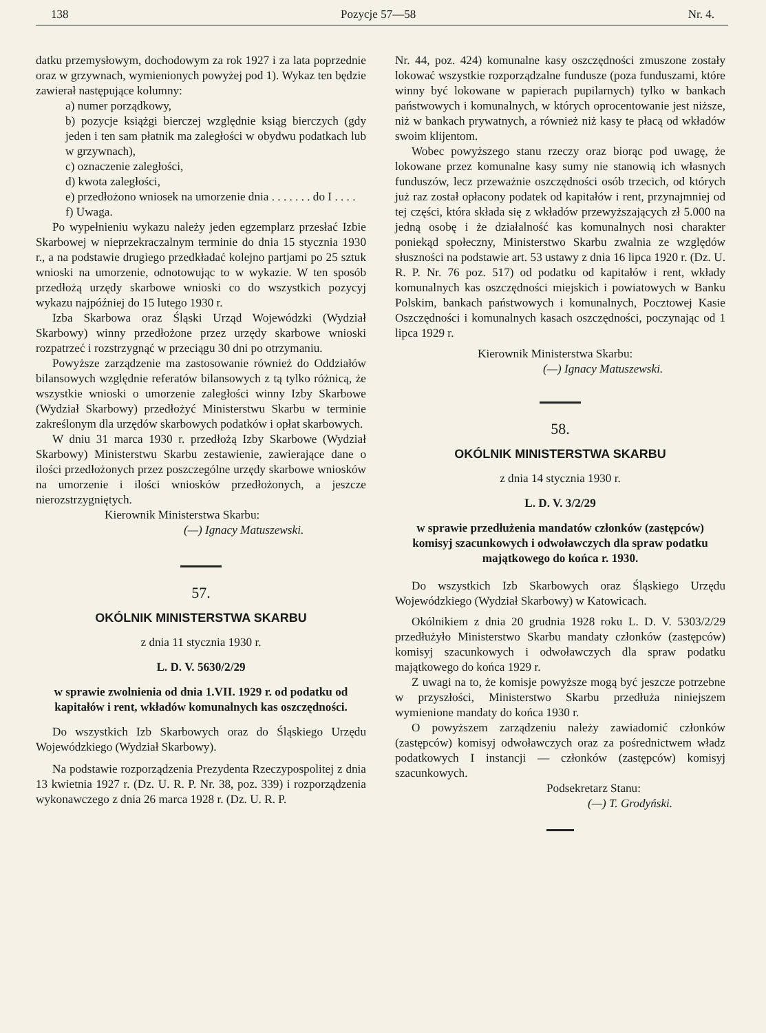138 Pozycje 57—58 Nr. 4.
datku przemysłowym, dochodowym za rok 1927 i za lata poprzednie oraz w grzywnach, wymienionych powyżej pod 1). Wykaz ten będzie zawierał następujące kolumny:
a) numer porządkowy,
b) pozycje książgi bierczej względnie ksiąg bierczych (gdy jeden i ten sam płatnik ma zaległości w obydwu podatkach lub w grzywnach),
c) oznaczenie zaległości,
d) kwota zaległości,
e) przedłożono wniosek na umorzenie dnia . . . . . . . do I . . . .
f) Uwaga.
Po wypełnieniu wykazu należy jeden egzemplarz przesłać Izbie Skarbowej w nieprzekraczalnym terminie do dnia 15 stycznia 1930 r., a na podstawie drugiego przedkładać kolejno partjami po 25 sztuk wnioski na umorzenie, odnotowując to w wykazie. W ten sposób przedłożą urzędy skarbowe wnioski co do wszystkich pozycyj wykazu najpóźniej do 15 lutego 1930 r.
Izba Skarbowa oraz Śląski Urząd Wojewódzki (Wydział Skarbowy) winny przedłożone przez urzędy skarbowe wnioski rozpatrzeć i rozstrzygnąć w przeciągu 30 dni po otrzymaniu.
Powyższe zarządzenie ma zastosowanie również do Oddziałów bilansowych względnie referatów bilansowych z tą tylko różnicą, że wszystkie wnioski o umorzenie zaległości winny Izby Skarbowe (Wydział Skarbowy) przedłożyć Ministerstwu Skarbu w terminie zakreślonym dla urzędów skarbowych podatków i opłat skarbowych.
W dniu 31 marca 1930 r. przedłożą Izby Skarbowe (Wydział Skarbowy) Ministerstwu Skarbu zestawienie, zawierające dane o ilości przedłożonych przez poszczególne urzędy skarbowe wniosków na umorzenie i ilości wniosków przedłożonych, a jeszcze nierozstrzygniętych.
Kierownik Ministerstwa Skarbu:
(—) Ignacy Matuszewski.
57.
OKÓLNIK MINISTERSTWA SKARBU
z dnia 11 stycznia 1930 r.
L. D. V. 5630/2/29
w sprawie zwolnienia od dnia 1.VII. 1929 r. od podatku od kapitałów i rent, wkładów komunalnych kas oszczędności.
Do wszystkich Izb Skarbowych oraz do Śląskiego Urzędu Wojewódzkiego (Wydział Skarbowy).
Na podstawie rozporządzenia Prezydenta Rzeczypospolitej z dnia 13 kwietnia 1927 r. (Dz. U. R. P. Nr. 38, poz. 339) i rozporządzenia wykonawczego z dnia 26 marca 1928 r. (Dz. U. R. P.
Nr. 44, poz. 424) komunalne kasy oszczędności zmuszone zostały lokować wszystkie rozporządzalne fundusze (poza funduszami, które winny być lokowane w papierach pupilarnych) tylko w bankach państwowych i komunalnych, w których oprocentowanie jest niższe, niż w bankach prywatnych, a również niż kasy te płacą od wkładów swoim klijentom.
Wobec powyższego stanu rzeczy oraz biorąc pod uwagę, że lokowane przez komunalne kasy sumy nie stanowią ich własnych funduszów, lecz przeważnie oszczędności osób trzecich, od których już raz został opłacony podatek od kapitałów i rent, przynajmniej od tej części, która składa się z wkładów przewyższających zł 5.000 na jedną osobę i że działalność kas komunalnych nosi charakter poniekąd społeczny, Ministerstwo Skarbu zwalnia ze względów słuszności na podstawie art. 53 ustawy z dnia 16 lipca 1920 r. (Dz. U. R. P. Nr. 76 poz. 517) od podatku od kapitałów i rent, wkłady komunalnych kas oszczędności miejskich i powiatowych w Banku Polskim, bankach państwowych i komunalnych, Pocztowej Kasie Oszczędności i komunalnych kasach oszczędności, poczynając od 1 lipca 1929 r.
Kierownik Ministerstwa Skarbu:
(—) Ignacy Matuszewski.
58.
OKÓLNIK MINISTERSTWA SKARBU
z dnia 14 stycznia 1930 r.
L. D. V. 3/2/29
w sprawie przedłużenia mandatów członków (zastępców) komisyj szacunkowych i odwoławczych dla spraw podatku majątkowego do końca r. 1930.
Do wszystkich Izb Skarbowych oraz Śląskiego Urzędu Wojewódzkiego (Wydział Skarbowy) w Katowicach.
Okólnikiem z dnia 20 grudnia 1928 roku L. D. V. 5303/2/29 przedłużyło Ministerstwo Skarbu mandaty członków (zastępców) komisyj szacunkowych i odwoławczych dla spraw podatku majątkowego do końca 1929 r.
Z uwagi na to, że komisje powyższe mogą być jeszcze potrzebne w przyszłości, Ministerstwo Skarbu przedłuża niniejszem wymienione mandaty do końca 1930 r.
O powyższem zarządzeniu należy zawiadomić członków (zastępców) komisyj odwoławczych oraz za pośrednictwem władz podatkowych I instancji — członków (zastępców) komisyj szacunkowych.
Podsekretarz Stanu:
(—) T. Grodyński.